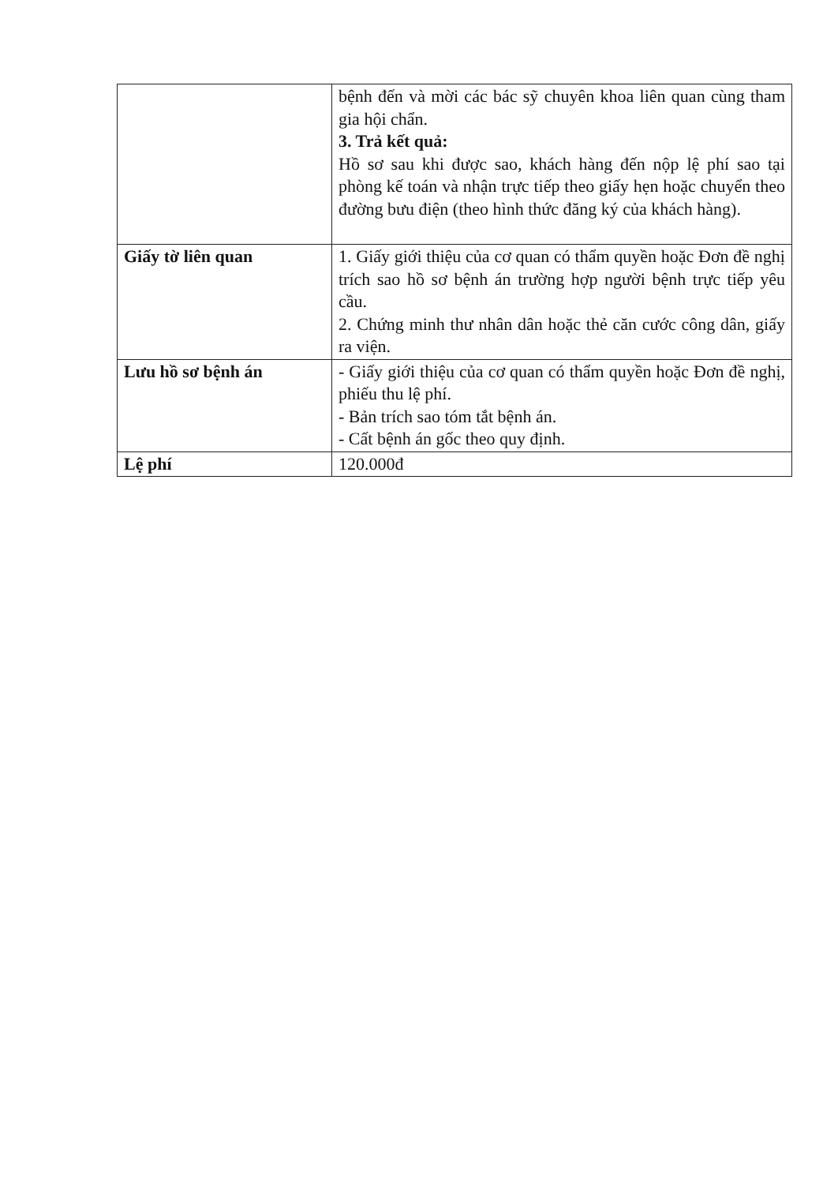| | bệnh đến và mời các bác sỹ chuyên khoa liên quan cùng tham gia hội chẩn. 3. Trả kết quả: Hồ sơ sau khi được sao, khách hàng đến nộp lệ phí sao tại phòng kế toán và nhận trực tiếp theo giấy hẹn hoặc chuyển theo đường bưu điện (theo hình thức đăng ký của khách hàng). |
| Giấy tờ liên quan | 1. Giấy giới thiệu của cơ quan có thẩm quyền hoặc Đơn đề nghị trích sao hồ sơ bệnh án trường hợp người bệnh trực tiếp yêu cầu. 2. Chứng minh thư nhân dân hoặc thẻ căn cước công dân, giấy ra viện. |
| Lưu hồ sơ bệnh án | - Giấy giới thiệu của cơ quan có thẩm quyền hoặc Đơn đề nghị, phiếu thu lệ phí. - Bản trích sao tóm tắt bệnh án. - Cất bệnh án gốc theo quy định. |
| Lệ phí | 120.000đ |